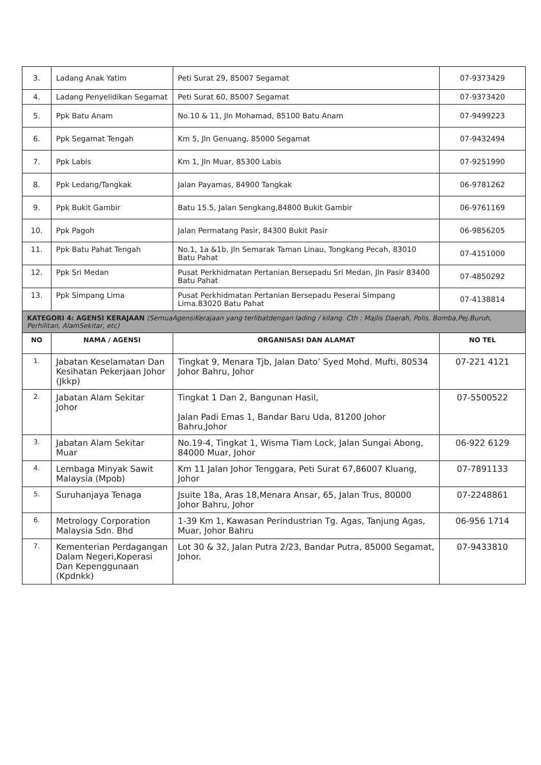| 3. | Ladang Anak Yatim | Peti Surat 29, 85007 Segamat | 07-9373429 |
| 4. | Ladang Penyelidikan Segamat | Peti Surat 60, 85007 Segamat | 07-9373420 |
| 5. | Ppk Batu Anam | No.10 & 11, Jln Mohamad, 85100 Batu Anam | 07-9499223 |
| 6. | Ppk Segamat Tengah | Km 5, Jln Genuang, 85000 Segamat | 07-9432494 |
| 7. | Ppk Labis | Km 1, Jln Muar, 85300 Labis | 07-9251990 |
| 8. | Ppk Ledang/Tangkak | Jalan Payamas, 84900 Tangkak | 06-9781262 |
| 9. | Ppk Bukit Gambir | Batu 15.5, Jalan Sengkang,84800 Bukit Gambir | 06-9761169 |
| 10. | Ppk Pagoh | Jalan Permatang Pasir, 84300 Bukit Pasir | 06-9856205 |
| 11. | Ppk Batu Pahat Tengah | No.1, 1a &1b, Jln Semarak Taman Linau, Tongkang Pecah, 83010 Batu Pahat | 07-4151000 |
| 12. | Ppk Sri Medan | Pusat Perkhidmatan Pertanian Bersepadu Sri Medan, Jln Pasir 83400 Batu Pahat | 07-4850292 |
| 13. | Ppk Simpang Lima | Pusat Perkhidmatan Pertanian Bersepadu Peserai Simpang Lima.83020 Batu Pahat | 07-4138814 |
| KATEGORI 4: AGENSI KERAJAAN (SemuaAgensiKerajaan yang terlibatdengan lading / kilang. Cth : Majlis Daerah, Polis, Bomba,Pej.Buruh, Perhilitan, AlamSekitar, etc) | | | |
| NO | NAMA / AGENSI | ORGANISASI DAN ALAMAT | NO TEL |
| 1. | Jabatan Keselamatan Dan Kesihatan Pekerjaan Johor (Jkkp) | Tingkat 9, Menara Tjb, Jalan Dato’ Syed Mohd. Mufti, 80534 Johor Bahru, Johor | 07-221 4121 |
| 2. | Jabatan Alam Sekitar Johor | Tingkat 1 Dan 2, Bangunan Hasil, Jalan Padi Emas 1, Bandar Baru Uda, 81200 Johor Bahru,Johor | 07-5500522 |
| 3. | Jabatan Alam Sekitar Muar | No.19-4, Tingkat 1, Wisma Tiam Lock, Jalan Sungai Abong, 84000 Muar, Johor | 06-922 6129 |
| 4. | Lembaga Minyak Sawit Malaysia (Mpob) | Km 11 Jalan Johor Tenggara, Peti Surat 67,86007 Kluang, Johor | 07-7891133 |
| 5. | Suruhanjaya Tenaga | Jsuite 18a, Aras 18,Menara Ansar, 65, Jalan Trus, 80000 Johor Bahru, Johor | 07-2248861 |
| 6. | Metrology Corporation Malaysia Sdn. Bhd | 1-39 Km 1, Kawasan Perindustrian Tg. Agas, Tanjung Agas, Muar, Johor Bahru | 06-956 1714 |
| 7. | Kementerian Perdagangan Dalam Negeri,Koperasi Dan Kepenggunaan (Kpdnkk) | Lot 30 & 32, Jalan Putra 2/23, Bandar Putra, 85000 Segamat, Johor. | 07-9433810 |